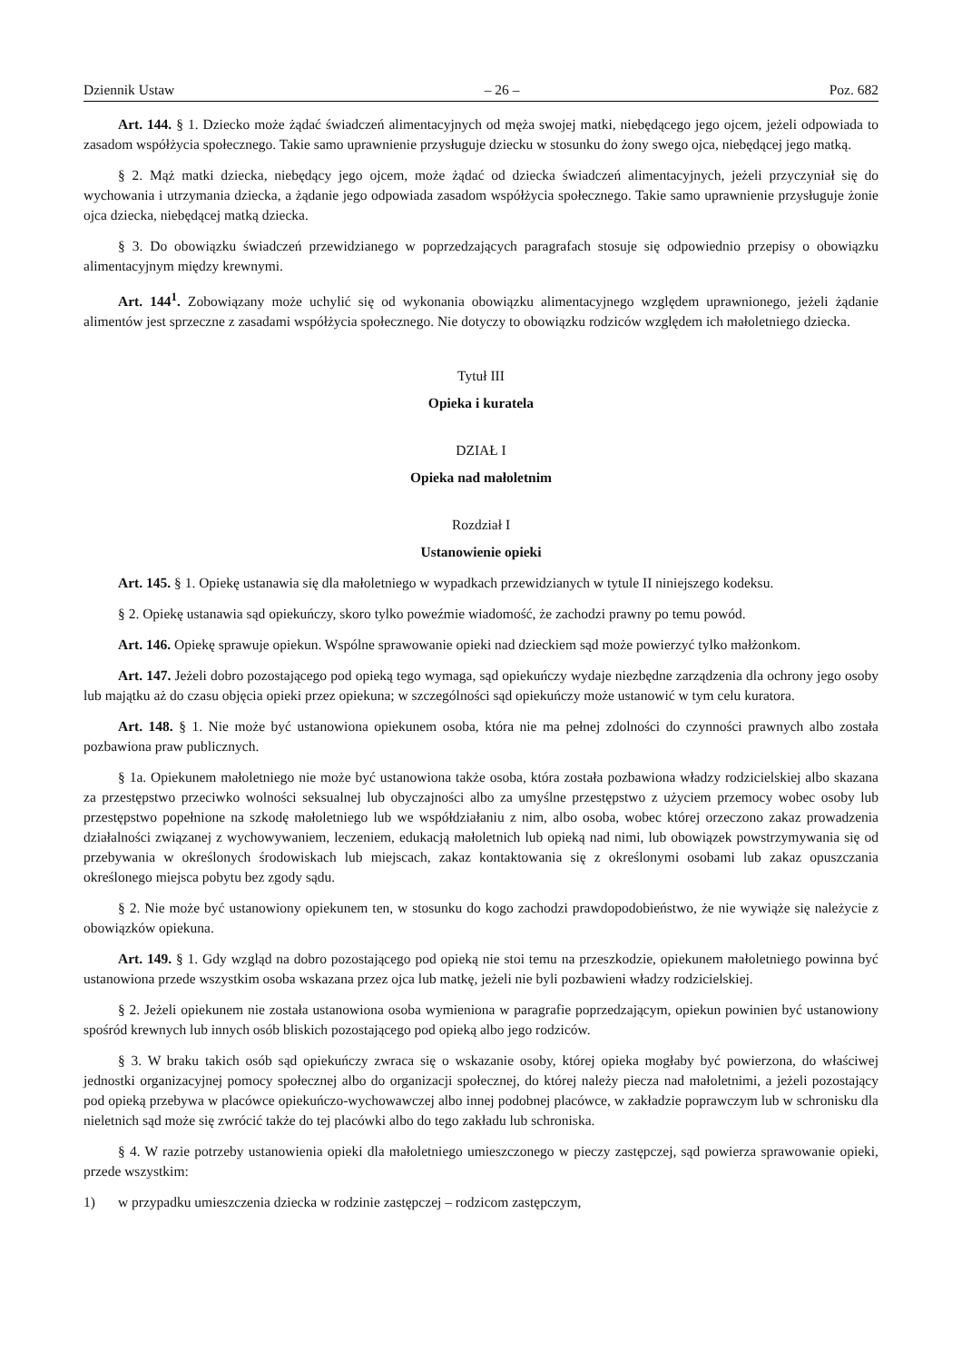Dziennik Ustaw – 26 – Poz. 682
Art. 144. § 1. Dziecko może żądać świadczeń alimentacyjnych od męża swojej matki, niebędącego jego ojcem, jeżeli odpowiada to zasadom współżycia społecznego. Takie samo uprawnienie przysługuje dziecku w stosunku do żony swego ojca, niebędącej jego matką.
§ 2. Mąż matki dziecka, niebędący jego ojcem, może żądać od dziecka świadczeń alimentacyjnych, jeżeli przyczyniał się do wychowania i utrzymania dziecka, a żądanie jego odpowiada zasadom współżycia społecznego. Takie samo uprawnienie przysługuje żonie ojca dziecka, niebędącej matką dziecka.
§ 3. Do obowiązku świadczeń przewidzianego w poprzedzających paragrafach stosuje się odpowiednio przepisy o obowiązku alimentacyjnym między krewnymi.
Art. 144<sup>1</sup>. Zobowiązany może uchylić się od wykonania obowiązku alimentacyjnego względem uprawnionego, jeżeli żądanie alimentów jest sprzeczne z zasadami współżycia społecznego. Nie dotyczy to obowiązku rodziców względem ich małoletniego dziecka.
Tytuł III
Opieka i kuratela
DZIAŁ I
Opieka nad małoletnim
Rozdział I
Ustanowienie opieki
Art. 145. § 1. Opiekę ustanawia się dla małoletniego w wypadkach przewidzianych w tytule II niniejszego kodeksu.
§ 2. Opiekę ustanawia sąd opiekuńczy, skoro tylko poweźmie wiadomość, że zachodzi prawny po temu powód.
Art. 146. Opiekę sprawuje opiekun. Wspólne sprawowanie opieki nad dzieckiem sąd może powierzyć tylko małżonkom.
Art. 147. Jeżeli dobro pozostającego pod opieką tego wymaga, sąd opiekuńczy wydaje niezbędne zarządzenia dla ochrony jego osoby lub majątku aż do czasu objęcia opieki przez opiekuna; w szczególności sąd opiekuńczy może ustanowić w tym celu kuratora.
Art. 148. § 1. Nie może być ustanowiona opiekunem osoba, która nie ma pełnej zdolności do czynności prawnych albo została pozbawiona praw publicznych.
§ 1a. Opiekunem małoletniego nie może być ustanowiona także osoba, która została pozbawiona władzy rodzicielskiej albo skazana za przestępstwo przeciwko wolności seksualnej lub obyczajności albo za umyślne przestępstwo z użyciem przemocy wobec osoby lub przestępstwo popełnione na szkodę małoletniego lub we współdziałaniu z nim, albo osoba, wobec której orzeczono zakaz prowadzenia działalności związanej z wychowywaniem, leczeniem, edukacją małoletnich lub opieką nad nimi, lub obowiązek powstrzymywania się od przebywania w określonych środowiskach lub miejscach, zakaz kontaktowania się z określonymi osobami lub zakaz opuszczania określonego miejsca pobytu bez zgody sądu.
§ 2. Nie może być ustanowiony opiekunem ten, w stosunku do kogo zachodzi prawdopodobieństwo, że nie wywiąże się należycie z obowiązków opiekuna.
Art. 149. § 1. Gdy wzgląd na dobro pozostającego pod opieką nie stoi temu na przeszkodzie, opiekunem małoletniego powinna być ustanowiona przede wszystkim osoba wskazana przez ojca lub matkę, jeżeli nie byli pozbawieni władzy rodzicielskiej.
§ 2. Jeżeli opiekunem nie została ustanowiona osoba wymieniona w paragrafie poprzedzającym, opiekun powinien być ustanowiony spośród krewnych lub innych osób bliskich pozostającego pod opieką albo jego rodziców.
§ 3. W braku takich osób sąd opiekuńczy zwraca się o wskazanie osoby, której opieka mogłaby być powierzona, do właściwej jednostki organizacyjnej pomocy społecznej albo do organizacji społecznej, do której należy piecza nad małoletnimi, a jeżeli pozostający pod opieką przebywa w placówce opiekuńczo-wychowawczej albo innej podobnej placówce, w zakładzie poprawczym lub w schronisku dla nieletnich sąd może się zwrócić także do tej placówki albo do tego zakładu lub schroniska.
§ 4. W razie potrzeby ustanowienia opieki dla małoletniego umieszczonego w pieczy zastępczej, sąd powierza sprawowanie opieki, przede wszystkim:
1) w przypadku umieszczenia dziecka w rodzinie zastępczej – rodzicom zastępczym,